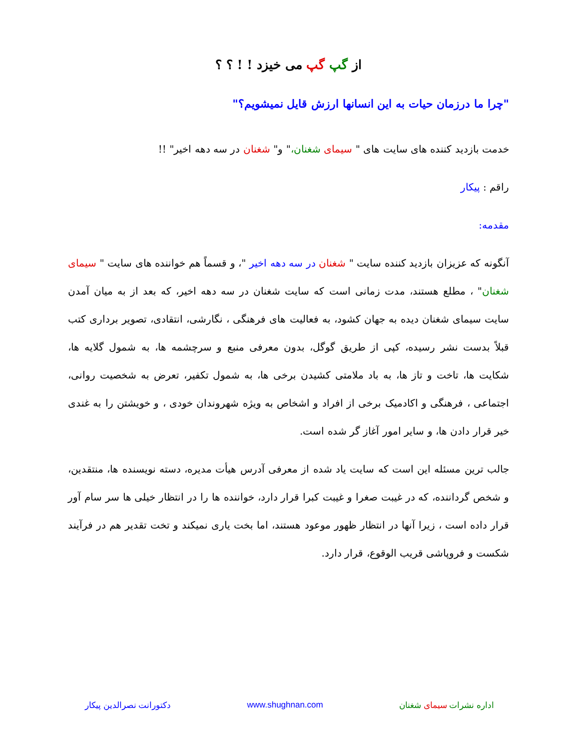از گپ گپ می خیزد ! ! ؟ ؟
"چرا ما درزمان حیات به این انسانها ارزش قایل نمیشویم؟"
خدمت بازدید کننده های سایت های " سیمای شغنان،" و" شغنان در سه دهه اخیر" !!
راقم : پیکار
مقدمه:
آنگونه که عزیزان بازدید کننده سایت " شغنان در سه دهه اخیر "، و قسماً هم خواننده های سایت " سیمای شغنان" ، مطلع هستند، مدت زمانی است که سایت شغنان در سه دهه اخیر، که بعد از به میان آمدن سایت سیمای شغنان دیده به جهان کشود، به فعالیت های فرهنگی ، نگارشی، انتقادی، تصویر برداری کتب قبلاً بدست نشر رسیده، کپی از طریق گوگل، بدون معرفی منبع و سرچشمه ها، به شمول گلایه ها، شکایت ها، تاخت و تاز ها، به باد ملامتی کشیدن برخی ها، به شمول تکفیر، تعرض به شخصیت روانی، اجتماعی ، فرهنگی و اکادمیک برخی از افراد و اشخاص به ویژه شهروندان خودی ، و خویشتن را به غندی خیر قرار دادن ها، و سایر امور آغاز گر شده است.
جالب ترین مسئله این است که سایت یاد شده از معرفی آدرس هیأت مدیره، دسته نویسنده ها، منتقدین، و شخص گرداننده، که در غیبت صغرا و غیبت کبرا قرار دارد، خواننده ها را در انتظار خیلی ها سر سام آور قرار داده است ، زیرا آنها در انتظار ظهور موعود هستند، اما بخت یاری نمیکند و تخت تقدیر هم در فرآیند شکست و فروپاشی قریب الوقوع، قرار دارد.
اداره نشرات سیمای شغنان www.shughnan.com دکتورانت نصرالدین پیکار